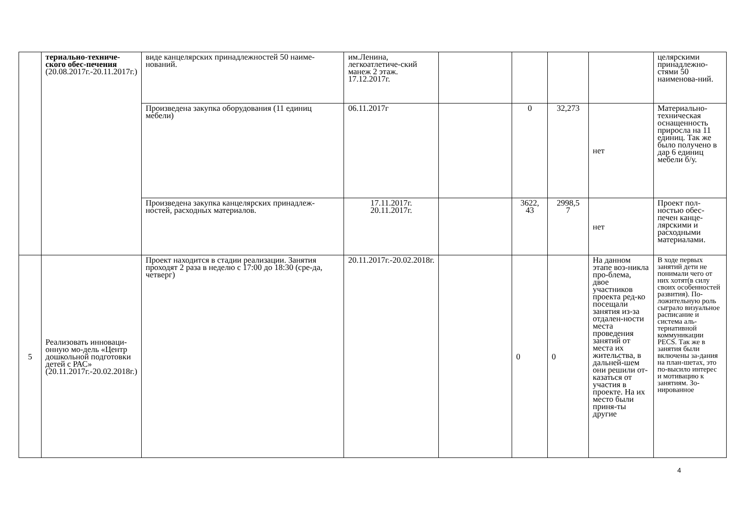| | териально-техниче-ского обес-печения (20.08.2017г.-20.11.2017г.) | виде канцелярских принадлежностей 50 наиме-нований. | им.Ленина, легкоатлетиче-ский манеж 2 этаж. 17.12.2017г. | | | | | целярскими принадлежно-стями 50 наименова-ний. |
| | | Произведена закупка оборудования (11 единиц мебели) | 06.11.2017г | | 0 | 32,273 | нет | Материально-техническая оснащенность приросла на 11 единиц. Так же было получено в дар 6 единиц мебели б/у. |
| | | Произведена закупка канцелярских принадлеж-ностей, расходных материалов. | 17.11.2017г. 20.11.2017г. | | 3622, 43 | 2998,5 7 | нет | Проект пол-ностью обес-печен канце-лярскими и расходными материалами. |
| 5 | Реализовать инноваци-онную мо-дель «Центр дошкольной подготовки детей с РАС» (20.11.2017г.-20.02.2018г.) | Проект находится в стадии реализации. Занятия проходят 2 раза в неделю с 17:00 до 18:30 (сре-да, четверг) | 20.11.2017г.-20.02.2018г. | | 0 | 0 | На данном этапе воз-никла про-блема, двое участников проекта ред-ко посещали занятия из-за отдален-ности места проведения занятий от места их жительства, в дальней-шем они решили от-казаться от участия в проекте. На их место были приня-ты другие | В ходе первых занятий дети не понимали чего от них хотят(в силу своих особенностей развития). По-ложительную роль сыграло визуальное расписание и система аль-тернативной коммуникации PECS. Так же в занятия были включены за-дания на план-шетах, это по-высило интерес и мотивацию к занятиям. Зо-нированное |
4